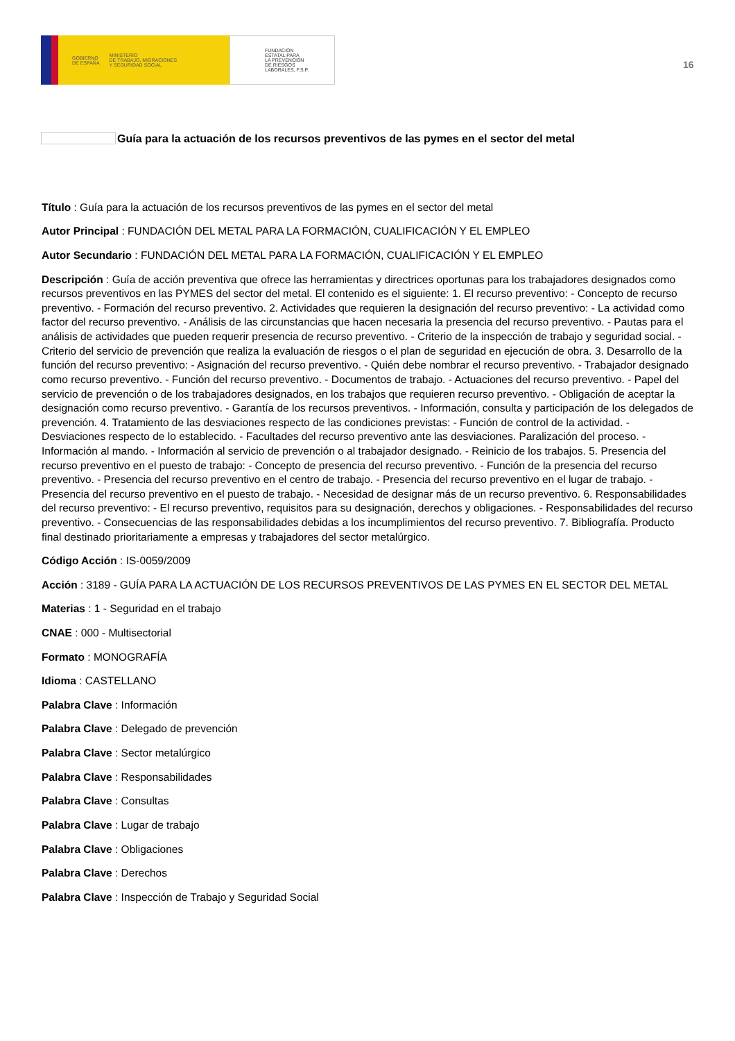GOBIERNO
DE ESPAÑA MINISTERIO
DE TRABAJO, MIGRACIONES
Y SEGURIDAD SOCIAL
FUNDACIÓN
ESTATAL PARA
LA PREVENCIÓN
DE RIESGOS
LABORALES, F.S.P.
16
Guía para la actuación de los recursos preventivos de las pymes en el sector del metal
Título : Guía para la actuación de los recursos preventivos de las pymes en el sector del metal
Autor Principal : FUNDACIÓN DEL METAL PARA LA FORMACIÓN, CUALIFICACIÓN Y EL EMPLEO
Autor Secundario : FUNDACIÓN DEL METAL PARA LA FORMACIÓN, CUALIFICACIÓN Y EL EMPLEO
Descripción : Guía de acción preventiva que ofrece las herramientas y directrices oportunas para los trabajadores designados como recursos preventivos en las PYMES del sector del metal. El contenido es el siguiente: 1. El recurso preventivo: - Concepto de recurso preventivo. - Formación del recurso preventivo. 2. Actividades que requieren la designación del recurso preventivo: - La actividad como factor del recurso preventivo. - Análisis de las circunstancias que hacen necesaria la presencia del recurso preventivo. - Pautas para el análisis de actividades que pueden requerir presencia de recurso preventivo. - Criterio de la inspección de trabajo y seguridad social. - Criterio del servicio de prevención que realiza la evaluación de riesgos o el plan de seguridad en ejecución de obra. 3. Desarrollo de la función del recurso preventivo: - Asignación del recurso preventivo. - Quién debe nombrar el recurso preventivo. - Trabajador designado como recurso preventivo. - Función del recurso preventivo. - Documentos de trabajo. - Actuaciones del recurso preventivo. - Papel del servicio de prevención o de los trabajadores designados, en los trabajos que requieren recurso preventivo. - Obligación de aceptar la designación como recurso preventivo. - Garantía de los recursos preventivos. - Información, consulta y participación de los delegados de prevención. 4. Tratamiento de las desviaciones respecto de las condiciones previstas: - Función de control de la actividad. - Desviaciones respecto de lo establecido. - Facultades del recurso preventivo ante las desviaciones. Paralización del proceso. - Información al mando. - Información al servicio de prevención o al trabajador designado. - Reinicio de los trabajos. 5. Presencia del recurso preventivo en el puesto de trabajo: - Concepto de presencia del recurso preventivo. - Función de la presencia del recurso preventivo. - Presencia del recurso preventivo en el centro de trabajo. - Presencia del recurso preventivo en el lugar de trabajo. - Presencia del recurso preventivo en el puesto de trabajo. - Necesidad de designar más de un recurso preventivo. 6. Responsabilidades del recurso preventivo: - El recurso preventivo, requisitos para su designación, derechos y obligaciones. - Responsabilidades del recurso preventivo. - Consecuencias de las responsabilidades debidas a los incumplimientos del recurso preventivo. 7. Bibliografía. Producto final destinado prioritariamente a empresas y trabajadores del sector metalúrgico.
Código Acción : IS-0059/2009
Acción : 3189 - GUÍA PARA LA ACTUACIÓN DE LOS RECURSOS PREVENTIVOS DE LAS PYMES EN EL SECTOR DEL METAL
Materias : 1 - Seguridad en el trabajo
CNAE : 000 - Multisectorial
Formato : MONOGRAFÍA
Idioma : CASTELLANO
Palabra Clave : Información
Palabra Clave : Delegado de prevención
Palabra Clave : Sector metalúrgico
Palabra Clave : Responsabilidades
Palabra Clave : Consultas
Palabra Clave : Lugar de trabajo
Palabra Clave : Obligaciones
Palabra Clave : Derechos
Palabra Clave : Inspección de Trabajo y Seguridad Social